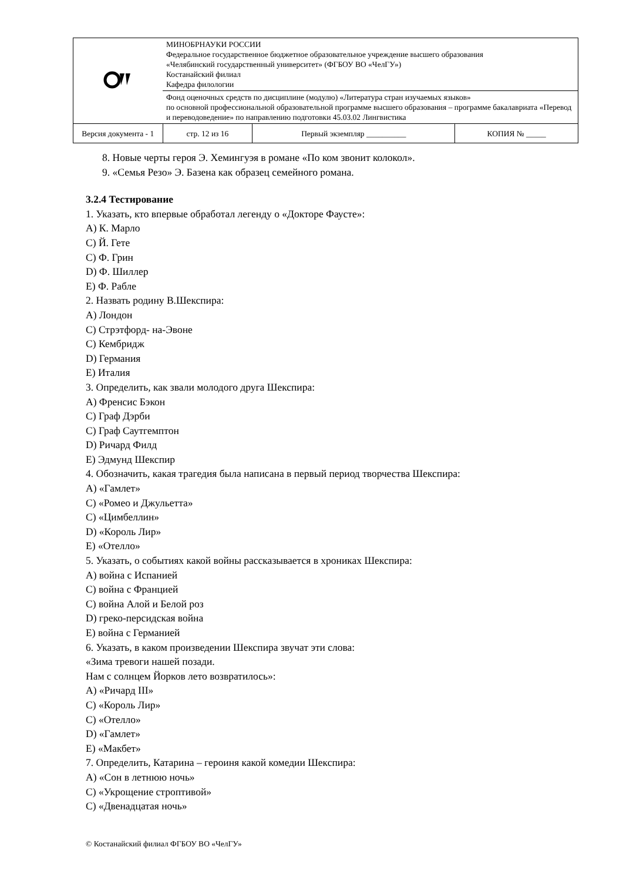| | МИНОБРНАУКИ РОССИИ Федеральное государственное бюджетное образовательное учреждение высшего образования «Челябинский государственный университет» (ФГБОУ ВО «ЧелГУ») Костанайский филиал Кафедра филологии | | | |
| | Фонд оценочных средств по дисциплине (модулю) «Литература стран изучаемых языков» по основной профессиональной образовательной программе высшего образования – программе бакалавриата «Перевод и переводоведение» по направлению подготовки 45.03.02 Лингвистика | | | |
| Версия документа - 1 | | стр. 12 из 16 | Первый экземпляр __________ | КОПИЯ № _____ |
8. Новые черты героя Э. Хемингуэя в романе «По ком звонит колокол».
9. «Семья Резо» Э. Базена как образец семейного романа.
3.2.4 Тестирование
1. Указать, кто впервые обработал легенду о «Докторе Фаусте»:
A) К. Марло
C) Й. Гете
C) Ф. Грин
D) Ф. Шиллер
E) Ф. Рабле
2. Назвать родину В.Шекспира:
A) Лондон
C) Стрэтфорд- на-Эвоне
C) Кембридж
D) Германия
E) Италия
3. Определить, как звали молодого друга Шекспира:
A) Френсис Бэкон
C) Граф Дэрби
C) Граф Саутгемптон
D) Ричард Филд
E) Эдмунд Шекспир
4. Обозначить, какая трагедия была написана в первый период творчества Шекспира:
A) «Гамлет»
C) «Ромео и Джульетта»
C) «Цимбеллин»
D) «Король Лир»
E) «Отелло»
5. Указать, о событиях какой войны рассказывается в хрониках Шекспира:
A) война с Испанией
C) война с Францией
C) война Алой и Белой роз
D) греко-персидская война
E) война с Германией
6. Указать, в каком произведении Шекспира звучат эти слова:
«Зима тревоги нашей позади.
Нам с солнцем Йорков лето возвратилось»:
A) «Ричард III»
C) «Король Лир»
C) «Отелло»
D) «Гамлет»
E) «Макбет»
7. Определить, Катарина – героиня какой комедии Шекспира:
A) «Сон в летнюю ночь»
C) «Укрощение строптивой»
C) «Двенадцатая ночь»
© Костанайский филиал ФГБОУ ВО «ЧелГУ»